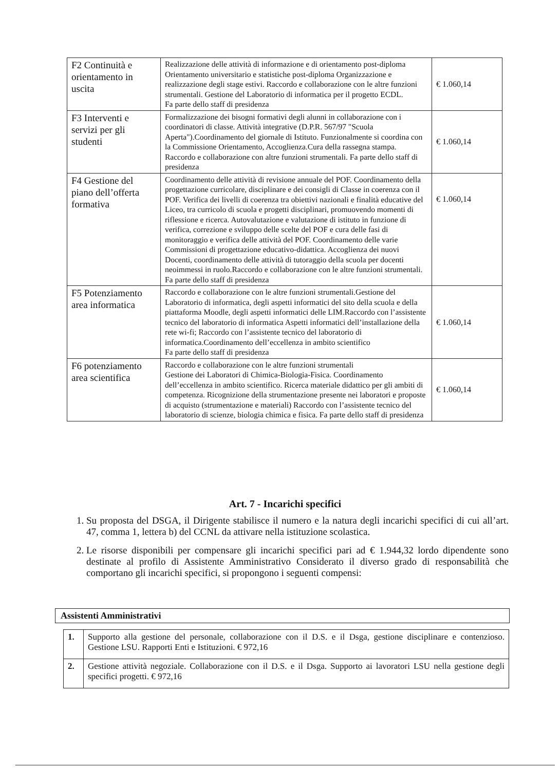| F2 Continuità e orientamento in uscita | Realizzazione delle attività di informazione e di orientamento post-diploma Orientamento universitario e statistiche post-diploma Organizzazione e realizzazione degli stage estivi. Raccordo e collaborazione con le altre funzioni strumentali. Gestione del Laboratorio di informatica per il progetto ECDL. Fa parte dello staff di presidenza | € 1.060,14 |
| F3 Interventi e servizi per gli studenti | Formalizzazione dei bisogni formativi degli alunni in collaborazione con i coordinatori di classe. Attività integrative (D.P.R. 567/97 "Scuola Aperta").Coordinamento del giornale di Istituto. Funzionalmente si coordina con la Commissione Orientamento, Accoglienza.Cura della rassegna stampa. Raccordo e collaborazione con altre funzioni strumentali. Fa parte dello staff di presidenza | € 1.060,14 |
| F4 Gestione del piano dell’offerta formativa | Coordinamento delle attività di revisione annuale del POF. Coordinamento della progettazione curricolare, disciplinare e dei consigli di Classe in coerenza con il POF. Verifica dei livelli di coerenza tra obiettivi nazionali e finalità educative del Liceo, tra curricolo di scuola e progetti disciplinari, promuovendo momenti di riflessione e ricerca. Autovalutazione e valutazione di istituto in funzione di verifica, correzione e sviluppo delle scelte del POF e cura delle fasi di monitoraggio e verifica delle attività del POF. Coordinamento delle varie Commissioni di progettazione educativo-didattica. Accoglienza dei nuovi Docenti, coordinamento delle attività di tutoraggio della scuola per docenti neoimmessi in ruolo.Raccordo e collaborazione con le altre funzioni strumentali. Fa parte dello staff di presidenza | € 1.060,14 |
| F5 Potenziamento area informatica | Raccordo e collaborazione con le altre funzioni strumentali.Gestione del Laboratorio di informatica, degli aspetti informatici del sito della scuola e della piattaforma Moodle, degli aspetti informatici delle LIM.Raccordo con l’assistente tecnico del laboratorio di informatica Aspetti informatici dell’installazione della rete wi-fi; Raccordo con l’assistente tecnico del laboratorio di informatica.Coordinamento dell’eccellenza in ambito scientifico Fa parte dello staff di presidenza | € 1.060,14 |
| F6 potenziamento area scientifica | Raccordo e collaborazione con le altre funzioni strumentali Gestione dei Laboratori di Chimica-Biologia-Fisica. Coordinamento dell’eccellenza in ambito scientifico. Ricerca materiale didattico per gli ambiti di competenza. Ricognizione della strumentazione presente nei laboratori e proposte di acquisto (strumentazione e materiali) Raccordo con l’assistente tecnico del laboratorio di scienze, biologia chimica e fisica. Fa parte dello staff di presidenza | € 1.060,14 |
Art. 7 - Incarichi specifici
1. Su proposta del DSGA, il Dirigente stabilisce il numero e la natura degli incarichi specifici di cui all’art. 47, comma 1, lettera b) del CCNL da attivare nella istituzione scolastica.
2. Le risorse disponibili per compensare gli incarichi specifici pari ad € 1.944,32 lordo dipendente sono destinate al profilo di Assistente Amministrativo Considerato il diverso grado di responsabilità che comportano gli incarichi specifici, si propongono i seguenti compensi:
Assistenti Amministrativi
| 1. | Supporto alla gestione del personale, collaborazione con il D.S. e il Dsga, gestione disciplinare e contenzioso. Gestione LSU. Rapporti Enti e Istituzioni. € 972,16 |
| 2. | Gestione attività negoziale. Collaborazione con il D.S. e il Dsga. Supporto ai lavoratori LSU nella gestione degli specifici progetti. € 972,16 |